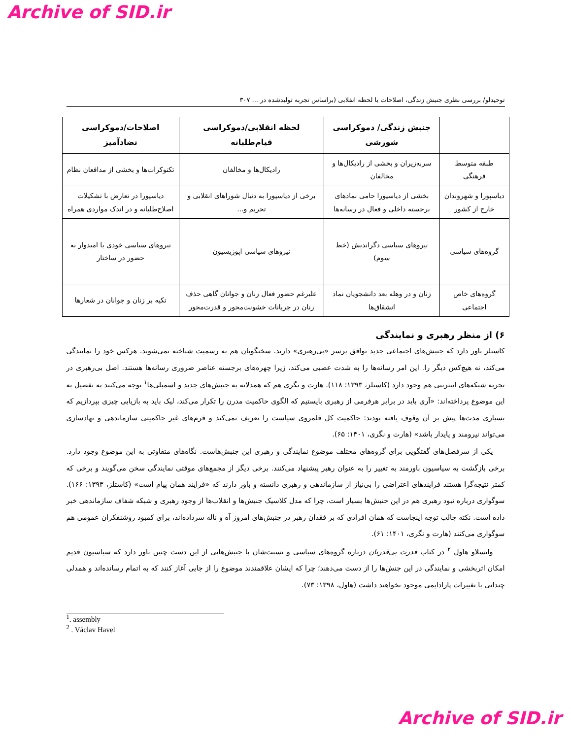Archive of SID.ir
توحیدلو/ بررسی نظری جنبش زندگی، اصلاحات یا لحظه انقلابی (براساس تجربه تولیدشده در ... ۳۰۷
| | جنبش زندگی/ دموکراسی شورشی | لحظه انقلابی/دموکراسی قیام‌طلبانه | اصلاحات/دموکراسی تضادآمیز |
| --- | --- | --- | --- |
| طبقه متوسط فرهنگی | سربه‌زیران و بخشی از رادیکال‌ها و مخالفان | رادیکال‌ها و مخالفان | تکنوکرات‌ها و بخشی از مدافعان نظام |
| دیاسپورا و شهروندان خارج از کشور | بخشی از دیاسپورا حامی نمادهای برجسته داخلی و فعال در رسانه‌ها | برخی از دیاسپورا به دنبال شوراهای انقلابی و تحریم و... | دیاسپورا در تعارض با تشکیلات اصلاح‌طلبانه و در اندک مواردی همراه |
| گروه‌های سیاسی | نیروهای سیاسی دگراندیش (خط سوم) | نیروهای سیاسی اپوزیسیون | نیروهای سیاسی خودی یا امیدوار به حضور در ساختار |
| گروه‌های خاص اجتماعی | زنان و در وهله بعد دانشجویان نماد انشقاق‌ها | علیرغم حضور فعال زنان و جوانان گاهی حذف زنان در جریانات خشونت‌محور و قدرت‌محور | تکیه بر زنان و جوانان در شعارها |
۶) از منظر رهبری و نمایندگی
کاستلز باور دارد که جنبش‌های اجتماعی جدید توافق برسر «بی‌رهبری» دارند. سخنگویان هم به رسمیت شناخته نمی‌شوند. هرکس خود را نمایندگی می‌کند، نه هیچ‌کس دیگر را. این امر رسانه‌ها را به شدت عصبی می‌کند، زیرا چهره‌های برجسته عناصر ضروری رسانه‌ها هستند. اصل بی‌رهبری در تجربه شبکه‌های اینترنتی هم وجود دارد (کاستلز، ۱۳۹۳: ۱۱۸). هارت و نگری هم که همدلانه به جنبش‌های جدید و اسمبلی‌ها<sup>۱</sup> توجه می‌کنند به تفصیل به این موضوع پرداخته‌اند: «آری باید در برابر هرفرمی از رهبری بایستیم که الگوی حاکمیت مدرن را تکرار می‌کند، لیک باید به بازیابی چیزی بپردازیم که بسیاری مدت‌ها پیش بر آن وقوف یافته بودند: حاکمیت کل قلمروی سیاست را تعریف نمی‌کند و فرم‌های غیر حاکمیتی سازماندهی و نهادسازی می‌تواند نیرومند و پایدار باشد» (هارت و نگری، ۱۴۰۱: ۶۵).
یکی از سرفصل‌های گفتگویی برای گروه‌های مختلف موضوع نمایندگی و رهبری این جنبش‌هاست. نگاه‌های متفاوتی به این موضوع وجود دارد. برخی بازگشت به سیاسیون باورمند به تغییر را به عنوان رهبر پیشنهاد می‌کنند. برخی دیگر از مجمع‌های موقتی نمایندگی سخن می‌گویند و برخی که کمتر نتیجه‌گرا هستند فرایندهای اعتراضی را بی‌نیاز از سازماندهی و رهبری دانسته و باور دارند که «فرایند همان پیام است» (کاستلز، ۱۳۹۳: ۱۶۶). سوگواری درباره نبود رهبری هم در این جنبش‌ها بسیار است، چرا که مدل کلاسیک جنبش‌ها و انقلاب‌ها از وجود رهبری و شبکه شفاف سازماندهی خبر داده است. نکته جالب توجه اینجاست که همان افرادی که بر فقدان رهبر در جنبش‌های امروز آه و ناله سرداده‌اند، برای کمبود روشنفکران عمومی هم سوگواری می‌کنند (هارت و نگری، ۱۴۰۱: ۶۱).
واتسلاو هاول <sup>۲</sup> در کتاب قدرت بی‌قدرتان درباره گروه‌های سیاسی و نسبت‌شان با جنبش‌هایی از این دست چنین باور دارد که سیاسیون قدیم امکان اثربخشی و نمایندگی در این جنش‌ها را از دست می‌دهند؛ چرا که ایشان علاقمندند موضوع را از جایی آغاز کنند که به اتمام رسانده‌اند و همدلی چندانی با تغییرات پارادایمی موجود نخواهند داشت (هاول، ۱۳۹۸: ۷۳).
<sup>1</sup>. assembly
<sup>2</sup> . Václav Havel
Archive of SID.ir